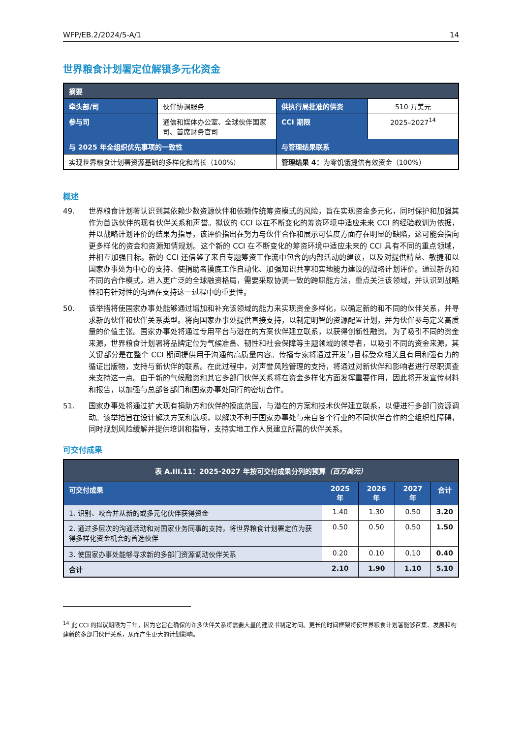WFP/EB.2/2024/5-A/1 14
世界粮食计划署定位解锁多元化资金
| 摘要 | | | |
| --- | --- | --- | --- |
| 牵头部/司 | 伙伴协调服务 | 供执行局批准的供资 | 510 万美元 |
| 参与司 | 通信和媒体办公室、全球伙伴国家司、首席财务官司 | CCI 期限 | 2025–2027<sup>14</sup> |
| 与 2025 年全组织优先事项的一致性 | | 与管理结果联系 | |
| 实现世界粮食计划署资源基础的多样化和增长（100%） | | 管理结果 4： 为零饥饿提供有效资金（100%） | |
概述
49. 世界粮食计划署认识到其依赖少数资源伙伴和依赖传统筹资模式的风险，旨在实现资金多元化，同时保护和加强其作为首选伙伴的现有伙伴关系和声誉。拟议的 CCI 以在不断变化的筹资环境中适应未来 CCI 的经验教训为依据，并以战略计划评价的结果为指导，该评价指出在努力与伙伴合作和展示可信度方面存在明显的缺陷，这可能会指向更多样化的资金和资源知情规划。这个新的 CCI 在不断变化的筹资环境中适应未来的 CCI 具有不同的重点领域，并相互加强目标。新的 CCI 还借鉴了来自专题筹资工作流中包含的内部活动的建议，以及对提供精益、敏捷和以国家办事处为中心的支持、使捐助者摸底工作自动化、加强知识共享和实地能力建设的战略计划评价。通过新的和不同的合作模式，进入更广泛的全球融资格局，需要采取协调一致的跨职能方法，重点关注该领域，并认识到战略性和有针对性的沟通在支持这一过程中的重要性。
50. 该举措将使国家办事处能够通过增加和补充该领域的能力来实现资金多样化，以确定新的和不同的伙伴关系，并寻求新的伙伴和伙伴关系类型。将向国家办事处提供直接支持，以制定明智的资源配置计划，并为伙伴参与定义高质量的价值主张。国家办事处将通过专用平台与潜在的方案伙伴建立联系，以获得创新性融资。为了吸引不同的资金来源，世界粮食计划署将品牌定位为气候准备、韧性和社会保障等主题领域的领导者，以吸引不同的资金来源，其关键部分是在整个 CCI 期间提供用于沟通的高质量内容。传播专家将通过开发与目标受众相关且有用和强有力的循证出版物，支持与新伙伴的联系。在此过程中，对声誉风险管理的支持，将通过对新伙伴和影响者进行尽职调查来支持这一点。由于新的气候融资和其它多部门伙伴关系将在资金多样化方面发挥重要作用，因此将开发宣传材料和报告，以加强与总部各部门和国家办事处同行的密切合作。
51. 国家办事处将通过扩大现有捐助方和伙伴的摸底范围，与潜在的方案和技术伙伴建立联系，以便进行多部门资源调动。该举措旨在设计解决方案和选项，以解决不利于国家办事处与来自各个行业的不同伙伴合作的全组织性障碍，同时规划风险缓解并提供培训和指导，支持实地工作人员建立所需的伙伴关系。
可交付成果
| 表 A.III.11：2025-2027 年按可交付成果分列的预算 （百万美元） | | | | |
| --- | --- | --- | --- | --- |
| 可交付成果 | 2025 年 | 2026 年 | 2027 年 | 合计 |
| 1. 识别、咬合并从新的或多元化伙伴获得资金 | 1.40 | 1.30 | 0.50 | 3.20 |
| 2. 通过多层次的沟通活动和对国家业务同事的支持，将世界粮食计划署定位为获得多样化资金机会的首选伙伴 | 0.50 | 0.50 | 0.50 | 1.50 |
| 3. 使国家办事处能够寻求新的多部门资源调动伙伴关系 | 0.20 | 0.10 | 0.10 | 0.40 |
| 合计 | 2.10 | 1.90 | 1.10 | 5.10 |
<sup>14</sup> 此 CCI 的拟议期限为三年，因为它旨在确保的许多伙伴关系将需要大量的建议书制定时间。更长的时间框架将使世界粮食计划署能够召集、发展和构建新的多部门伙伴关系，从而产生更大的计划影响。